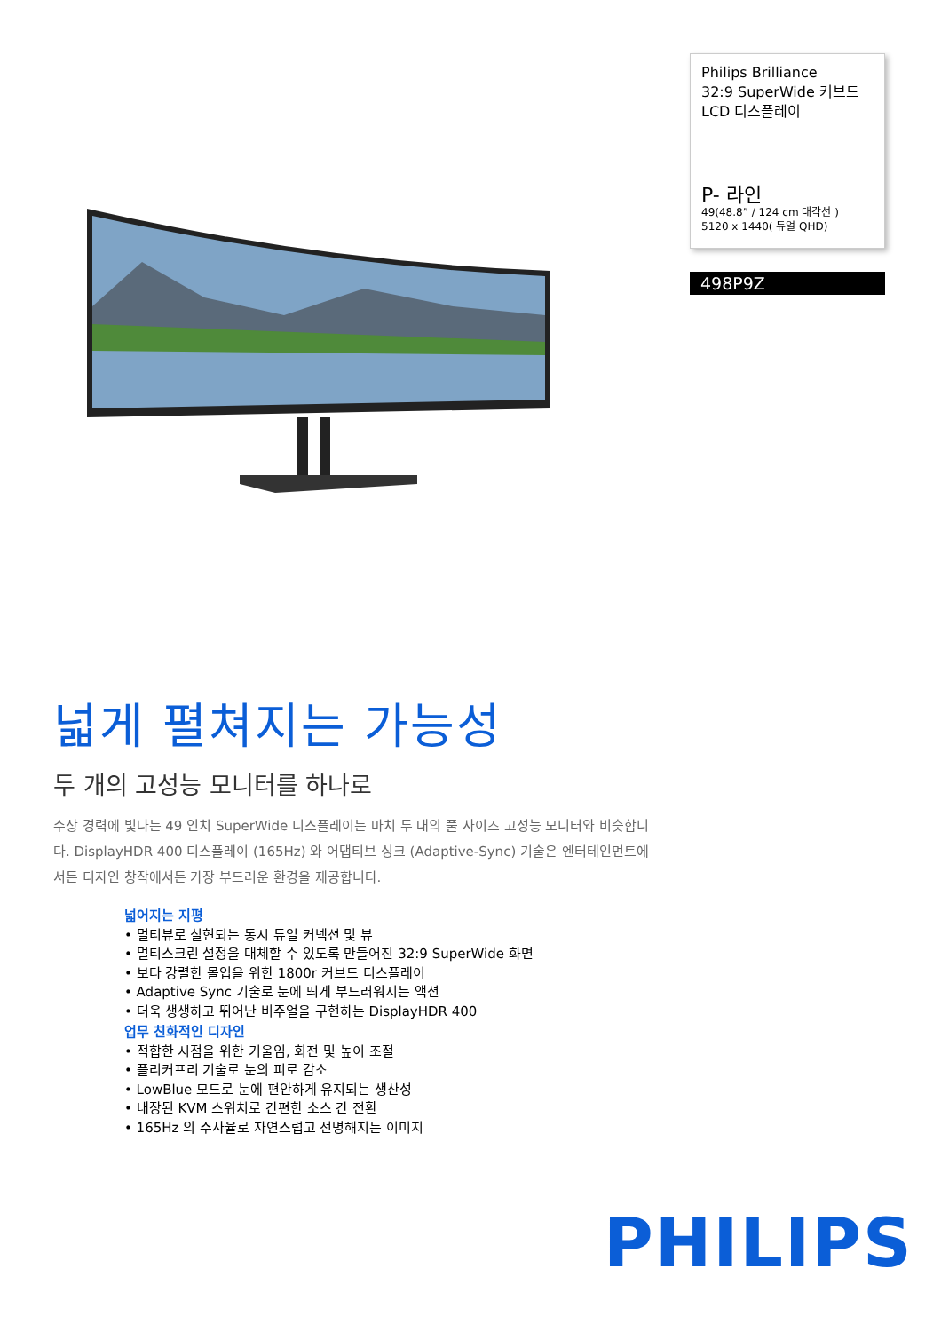Philips Brilliance
32:9 SuperWide 커브드
LCD 디스플레이
P- 라인
49(48.8” / 124 cm 대각선 )
5120 x 1440( 듀얼 QHD)
498P9Z
넓게 펼쳐지는 가능성
두 개의 고성능 모니터를 하나로
수상 경력에 빛나는 49 인치 SuperWide 디스플레이는 마치 두 대의 풀 사이즈 고성능 모니터와 비슷합니다. DisplayHDR 400 디스플레이 (165Hz) 와 어댑티브 싱크 (Adaptive-Sync) 기술은 엔터테인먼트에서든 디자인 창작에서든 가장 부드러운 환경을 제공합니다.
넓어지는 지평
• 멀티뷰로 실현되는 동시 듀얼 커넥션 및 뷰
• 멀티스크린 설정을 대체할 수 있도록 만들어진 32:9 SuperWide 화면
• 보다 강렬한 몰입을 위한 1800r 커브드 디스플레이
• Adaptive Sync 기술로 눈에 띄게 부드러워지는 액션
• 더욱 생생하고 뛰어난 비주얼을 구현하는 DisplayHDR 400
업무 친화적인 디자인
• 적합한 시점을 위한 기울임, 회전 및 높이 조절
• 플리커프리 기술로 눈의 피로 감소
• LowBlue 모드로 눈에 편안하게 유지되는 생산성
• 내장된 KVM 스위치로 간편한 소스 간 전환
• 165Hz 의 주사율로 자연스럽고 선명해지는 이미지
PHILIPS